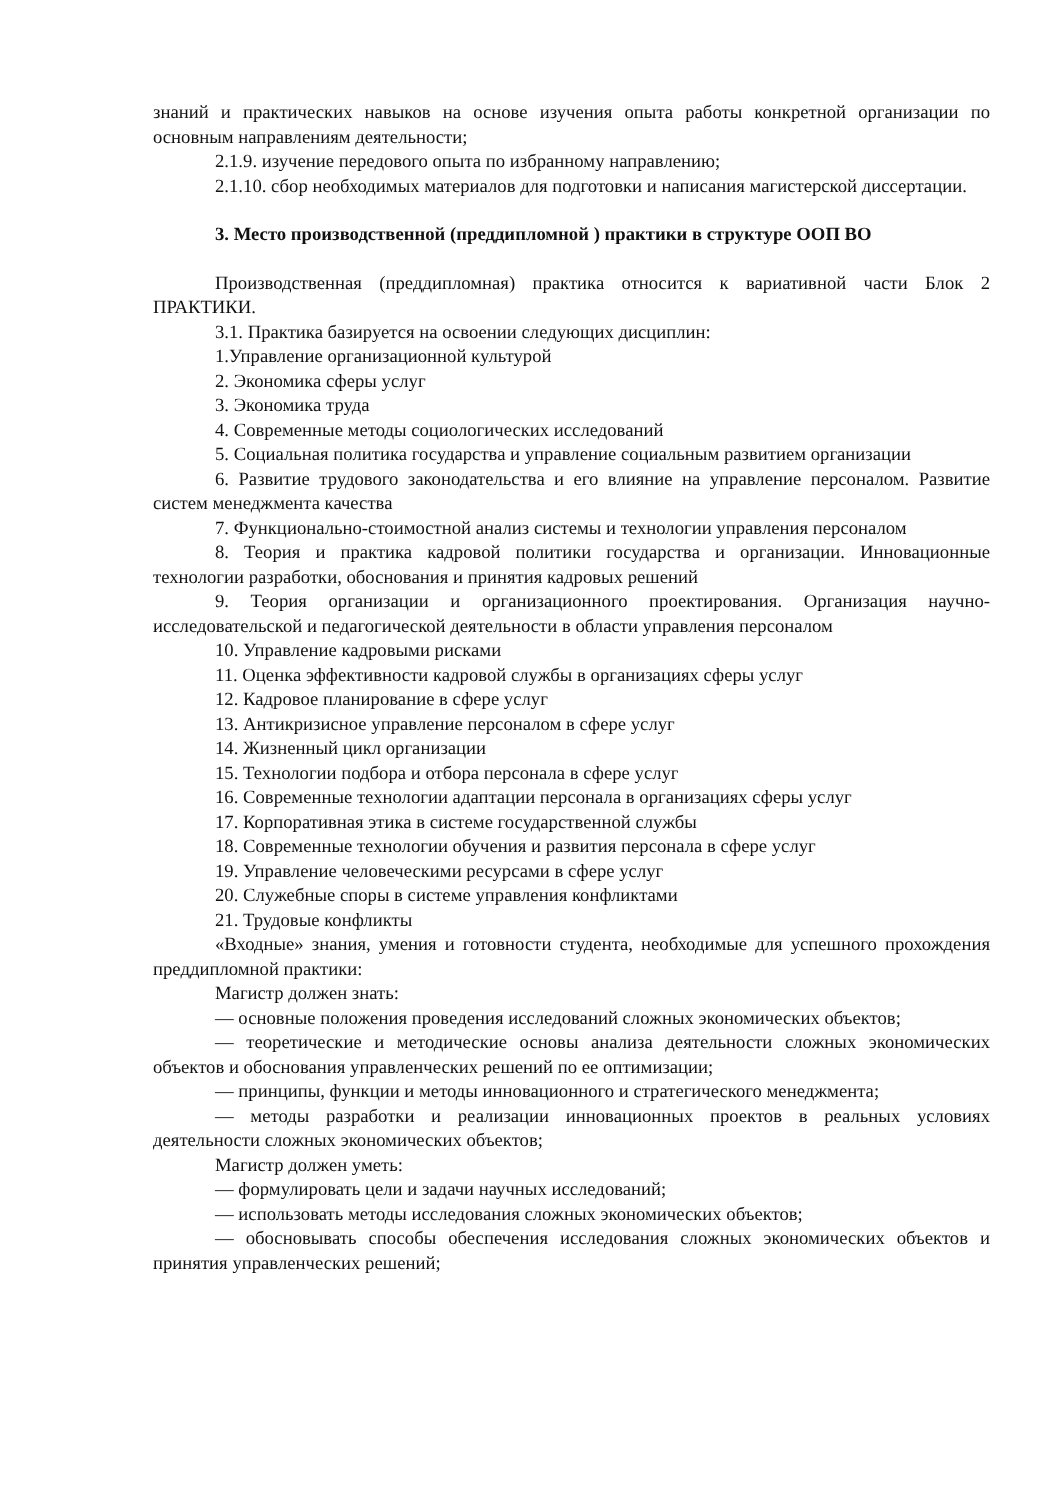знаний и практических навыков на основе изучения опыта работы конкретной организации по основным направлениям деятельности;
2.1.9. изучение передового опыта по избранному направлению;
2.1.10. сбор необходимых материалов для подготовки и написания магистерской диссертации.
3. Место производственной (преддипломной ) практики в структуре ООП ВО
Производственная (преддипломная) практика относится к вариативной части Блок 2 ПРАКТИКИ.
3.1. Практика базируется на освоении следующих дисциплин:
1.Управление организационной культурой
2. Экономика сферы услуг
3. Экономика труда
4. Современные методы социологических исследований
5. Социальная политика государства и управление социальным развитием организации
6. Развитие трудового законодательства и его влияние на управление персоналом. Развитие систем менеджмента качества
7. Функционально-стоимостной анализ системы и технологии управления персоналом
8. Теория и практика кадровой политики государства и организации. Инновационные технологии разработки, обоснования и принятия кадровых решений
9. Теория организации и организационного проектирования. Организация научно-исследовательской и педагогической деятельности в области управления персоналом
10. Управление кадровыми рисками
11. Оценка эффективности кадровой службы в организациях сферы услуг
12. Кадровое планирование в сфере услуг
13. Антикризисное управление персоналом в сфере услуг
14. Жизненный цикл организации
15. Технологии подбора и отбора персонала в сфере услуг
16. Современные технологии адаптации персонала в организациях сферы услуг
17. Корпоративная этика в системе государственной службы
18. Современные технологии обучения и развития персонала в сфере услуг
19. Управление человеческими ресурсами в сфере услуг
20. Служебные споры в системе управления конфликтами
21. Трудовые конфликты
«Входные» знания, умения и готовности студента, необходимые для успешного прохождения преддипломной практики:
Магистр должен знать:
— основные положения проведения исследований сложных экономических объектов;
— теоретические и методические основы анализа деятельности сложных экономических объектов и обоснования управленческих решений по ее оптимизации;
— принципы, функции и методы инновационного и стратегического менеджмента;
— методы разработки и реализации инновационных проектов в реальных условиях деятельности сложных экономических объектов;
Магистр должен уметь:
— формулировать цели и задачи научных исследований;
— использовать методы исследования сложных экономических объектов;
— обосновывать способы обеспечения исследования сложных экономических объектов и принятия управленческих решений;